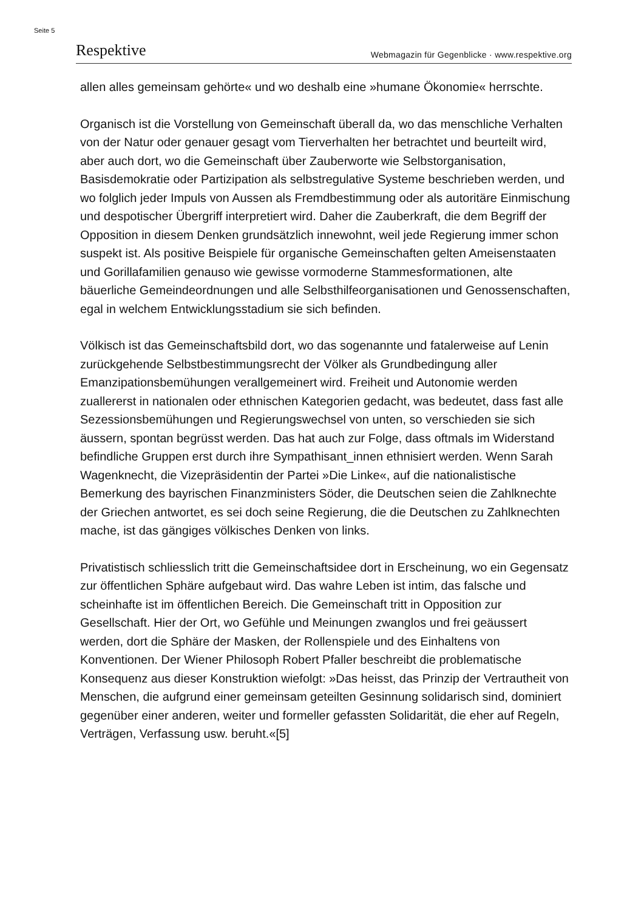Seite 5
Respektive Webmagazin für Gegenblicke · www.respektive.org
allen alles gemeinsam gehörte« und wo deshalb eine »humane Ökonomie« herrschte.
Organisch ist die Vorstellung von Gemeinschaft überall da, wo das menschliche Verhalten von der Natur oder genauer gesagt vom Tierverhalten her betrachtet und beurteilt wird, aber auch dort, wo die Gemeinschaft über Zauberworte wie Selbstorganisation, Basisdemokratie oder Partizipation als selbstregulative Systeme beschrieben werden, und wo folglich jeder Impuls von Aussen als Fremdbestimmung oder als autoritäre Einmischung und despotischer Übergriff interpretiert wird. Daher die Zauberkraft, die dem Begriff der Opposition in diesem Denken grundsätzlich innewohnt, weil jede Regierung immer schon suspekt ist. Als positive Beispiele für organische Gemeinschaften gelten Ameisenstaaten und Gorillafamilien genauso wie gewisse vormoderne Stammesformationen, alte bäuerliche Gemeindeordnungen und alle Selbsthilfeorganisationen und Genossenschaften, egal in welchem Entwicklungsstadium sie sich befinden.
Völkisch ist das Gemeinschaftsbild dort, wo das sogenannte und fatalerweise auf Lenin zurückgehende Selbstbestimmungsrecht der Völker als Grundbedingung aller Emanzipationsbemühungen verallgemeinert wird. Freiheit und Autonomie werden zuallererst in nationalen oder ethnischen Kategorien gedacht, was bedeutet, dass fast alle Sezessionsbemühungen und Regierungswechsel von unten, so verschieden sie sich äussern, spontan begrüsst werden. Das hat auch zur Folge, dass oftmals im Widerstand befindliche Gruppen erst durch ihre Sympathisant_innen ethnisiert werden. Wenn Sarah Wagenknecht, die Vizepräsidentin der Partei »Die Linke«, auf die nationalistische Bemerkung des bayrischen Finanzministers Söder, die Deutschen seien die Zahlknechte der Griechen antwortet, es sei doch seine Regierung, die die Deutschen zu Zahlknechten mache, ist das gängiges völkisches Denken von links.
Privatistisch schliesslich tritt die Gemeinschaftsidee dort in Erscheinung, wo ein Gegensatz zur öffentlichen Sphäre aufgebaut wird. Das wahre Leben ist intim, das falsche und scheinhafte ist im öffentlichen Bereich. Die Gemeinschaft tritt in Opposition zur Gesellschaft. Hier der Ort, wo Gefühle und Meinungen zwanglos und frei geäussert werden, dort die Sphäre der Masken, der Rollenspiele und des Einhaltens von Konventionen. Der Wiener Philosoph Robert Pfaller beschreibt die problematische Konsequenz aus dieser Konstruktion wiefolgt: »Das heisst, das Prinzip der Vertrautheit von Menschen, die aufgrund einer gemeinsam geteilten Gesinnung solidarisch sind, dominiert gegenüber einer anderen, weiter und formeller gefassten Solidarität, die eher auf Regeln, Verträgen, Verfassung usw. beruht.«[5]